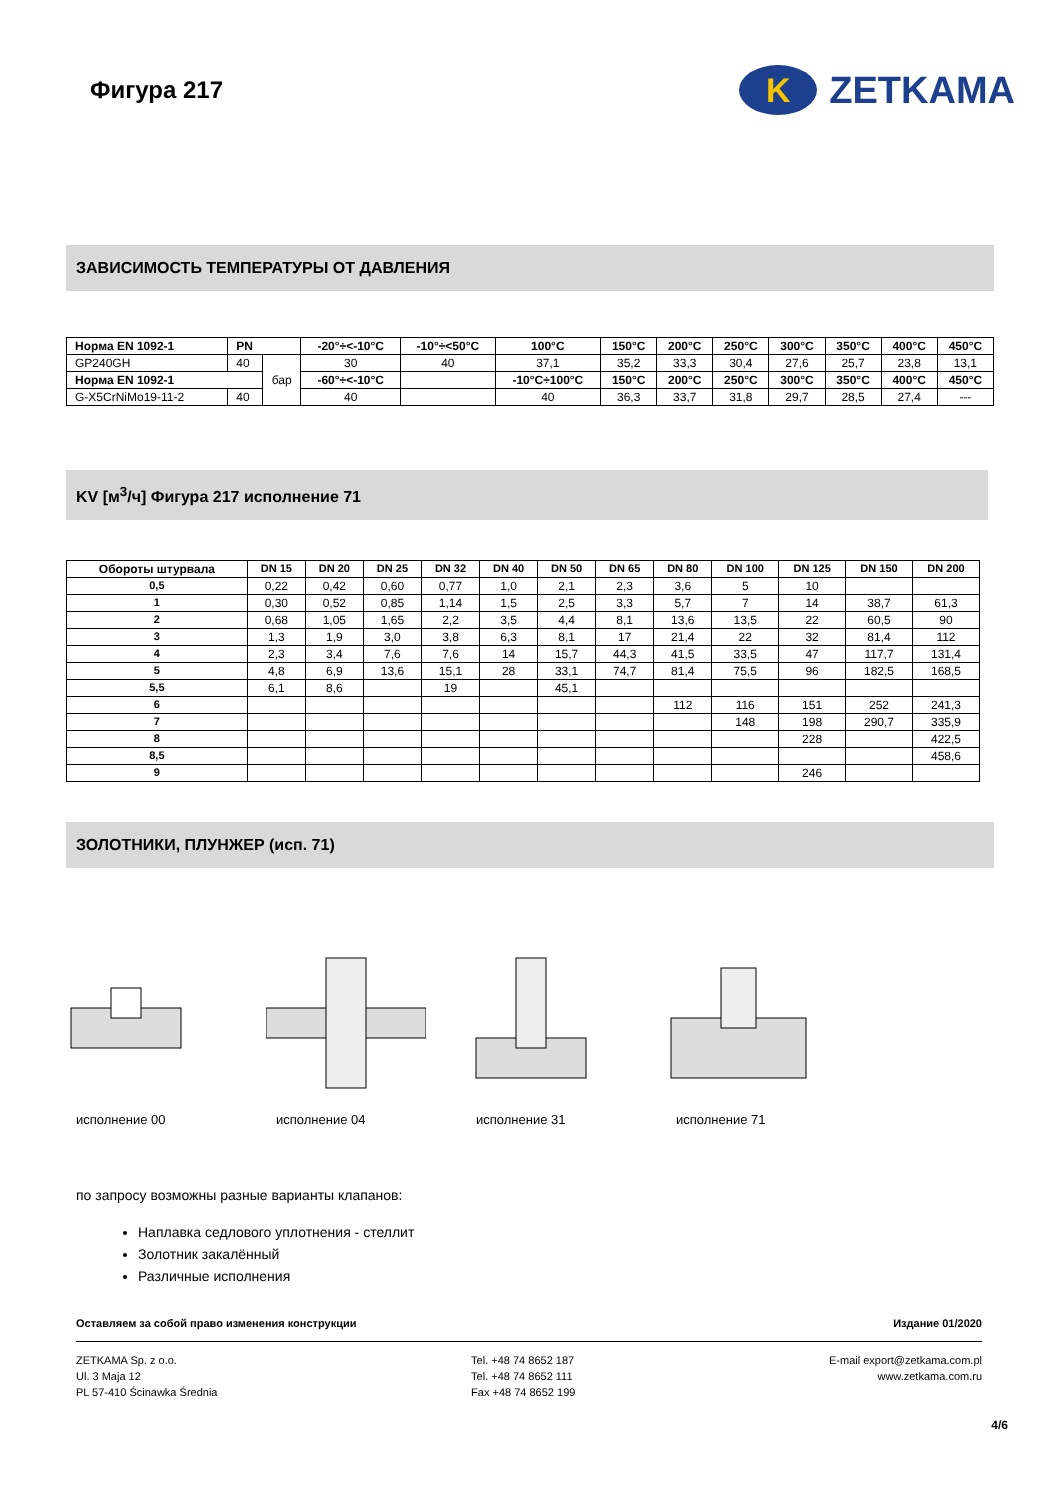Фигура 217
K
ZETKAMA
ЗАВИСИМОСТЬ ТЕМПЕРАТУРЫ ОТ ДАВЛЕНИЯ
| Норма EN 1092-1 | PN | | -20°÷<-10°C | -10°÷<50°C | 100°C | 150°C | 200°C | 250°C | 300°C | 350°C | 400°C | 450°C |
| --- | --- | --- | --- | --- | --- | --- | --- | --- | --- | --- | --- | --- |
| GP240GH | 40 | бар | 30 | 40 | 37,1 | 35,2 | 33,3 | 30,4 | 27,6 | 25,7 | 23,8 | 13,1 |
| Норма EN 1092-1 | | | -60°÷<-10°C | | -10°C÷100°C | 150°C | 200°C | 250°C | 300°C | 350°C | 400°C | 450°C |
| G-X5CrNiMo19-11-2 | 40 | | 40 | | 40 | 36,3 | 33,7 | 31,8 | 29,7 | 28,5 | 27,4 | --- |
KV [м<sup>3</sup>/ч] Фигура 217 исполнение 71
| Обороты штурвала | DN 15 | DN 20 | DN 25 | DN 32 | DN 40 | DN 50 | DN 65 | DN 80 | DN 100 | DN 125 | DN 150 | DN 200 |
| --- | --- | --- | --- | --- | --- | --- | --- | --- | --- | --- | --- | --- |
| 0,5 | 0,22 | 0,42 | 0,60 | 0,77 | 1,0 | 2,1 | 2,3 | 3,6 | 5 | 10 | | |
| 1 | 0,30 | 0,52 | 0,85 | 1,14 | 1,5 | 2,5 | 3,3 | 5,7 | 7 | 14 | 38,7 | 61,3 |
| 2 | 0,68 | 1,05 | 1,65 | 2,2 | 3,5 | 4,4 | 8,1 | 13,6 | 13,5 | 22 | 60,5 | 90 |
| 3 | 1,3 | 1,9 | 3,0 | 3,8 | 6,3 | 8,1 | 17 | 21,4 | 22 | 32 | 81,4 | 112 |
| 4 | 2,3 | 3,4 | 7,6 | 7,6 | 14 | 15,7 | 44,3 | 41,5 | 33,5 | 47 | 117,7 | 131,4 |
| 5 | 4,8 | 6,9 | 13,6 | 15,1 | 28 | 33,1 | 74,7 | 81,4 | 75,5 | 96 | 182,5 | 168,5 |
| 5,5 | 6,1 | 8,6 | | 19 | | 45,1 | | | | | | |
| 6 | | | | | | | | 112 | 116 | 151 | 252 | 241,3 |
| 7 | | | | | | | | | 148 | 198 | 290,7 | 335,9 |
| 8 | | | | | | | | | | 228 | | 422,5 |
| 8,5 | | | | | | | | | | | | 458,6 |
| 9 | | | | | | | | | | 246 | | |
ЗОЛОТНИКИ, ПЛУНЖЕР (исп. 71)
исполнение 00 исполнение 04 исполнение 31 исполнение 71
по запросу возможны разные варианты клапанов:
Наплавка седлового уплотнения - стеллит
Золотник закалённый
Различные исполнения
Оставляем за собой право изменения конструкции Издание 01/2020
ZETKAMA Sp. z o.o.
Ul. 3 Maja 12
PL 57-410 Ścinawka Średnia
Tel. +48 74 8652 187
Tel. +48 74 8652 111
Fax +48 74 8652 199
E-mail export@zetkama.com.pl
www.zetkama.com.ru
4/6